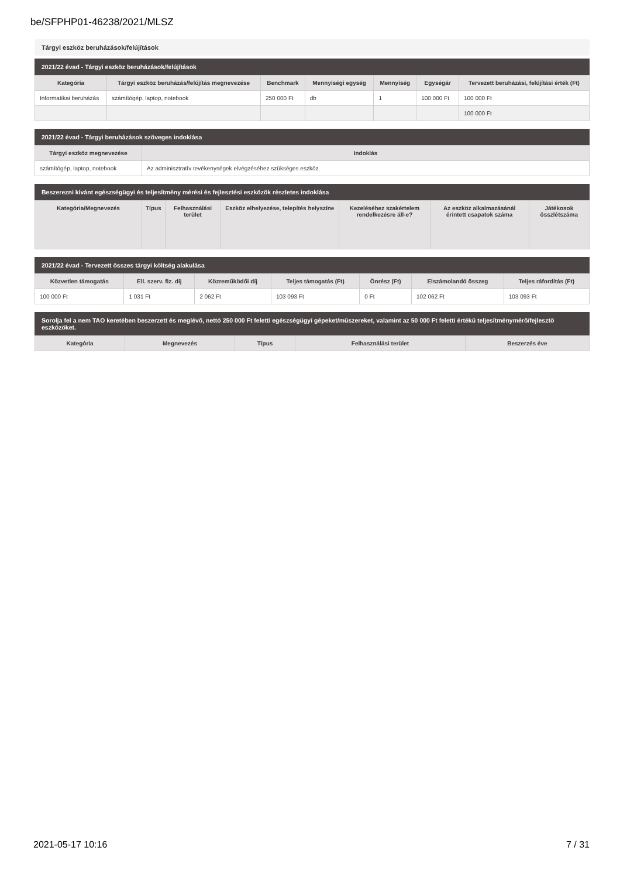be/SFPHP01-46238/2021/MLSZ
Tárgyi eszköz beruházások/felújítások
2021/22 évad - Tárgyi eszköz beruházások/felújítások
| Kategória | Tárgyi eszköz beruházás/felújítás megnevezése | Benchmark | Mennyiségi egység | Mennyiség | Egységár | Tervezett beruházási, felújítási érték (Ft) |
| --- | --- | --- | --- | --- | --- | --- |
| Informatikai beruházás | számítógép, laptop, notebook | 250 000 Ft | db | 1 | 100 000 Ft | 100 000 Ft |
| | | | | | | 100 000 Ft |
2021/22 évad - Tárgyi beruházások szöveges indoklása
| Tárgyi eszköz megnevezése | Indoklás |
| --- | --- |
| számítógép, laptop, notebook | Az adminisztratív tevékenységek elvégzéséhez szükséges eszköz. |
Beszerezni kívánt egészségügyi és teljesítmény mérési és fejlesztési eszközök részletes indoklása
| Kategória/Megnevezés | Típus | Felhasználási terület | Eszköz elhelyezése, telepítés helyszíne | Kezeléséhez szakértelem rendelkezésre áll-e? | Az eszköz alkalmazásánál érintett csapatok száma | Játékosok összlétszáma |
| --- | --- | --- | --- | --- | --- | --- |
2021/22 évad - Tervezett összes tárgyi költség alakulása
| Közvetlen támogatás | Ell. szerv. fiz. díj | Közreműködői díj | Teljes támogatás (Ft) | Önrész (Ft) | Elszámolandó összeg | Teljes ráfordítás (Ft) |
| --- | --- | --- | --- | --- | --- | --- |
| 100 000 Ft | 1 031 Ft | 2 062 Ft | 103 093 Ft | 0 Ft | 102 062 Ft | 103 093 Ft |
Sorolja fel a nem TAO keretében beszerzett és meglévő, nettó 250 000 Ft feletti egészségügyi gépeket/műszereket, valamint az 50 000 Ft feletti értékű teljesítménymérő/fejlesztő eszközöket.
| Kategória | Megnevezés | Típus | Felhasználási terület | Beszerzés éve |
| --- | --- | --- | --- | --- |
2021-05-17 10:16 7 / 31